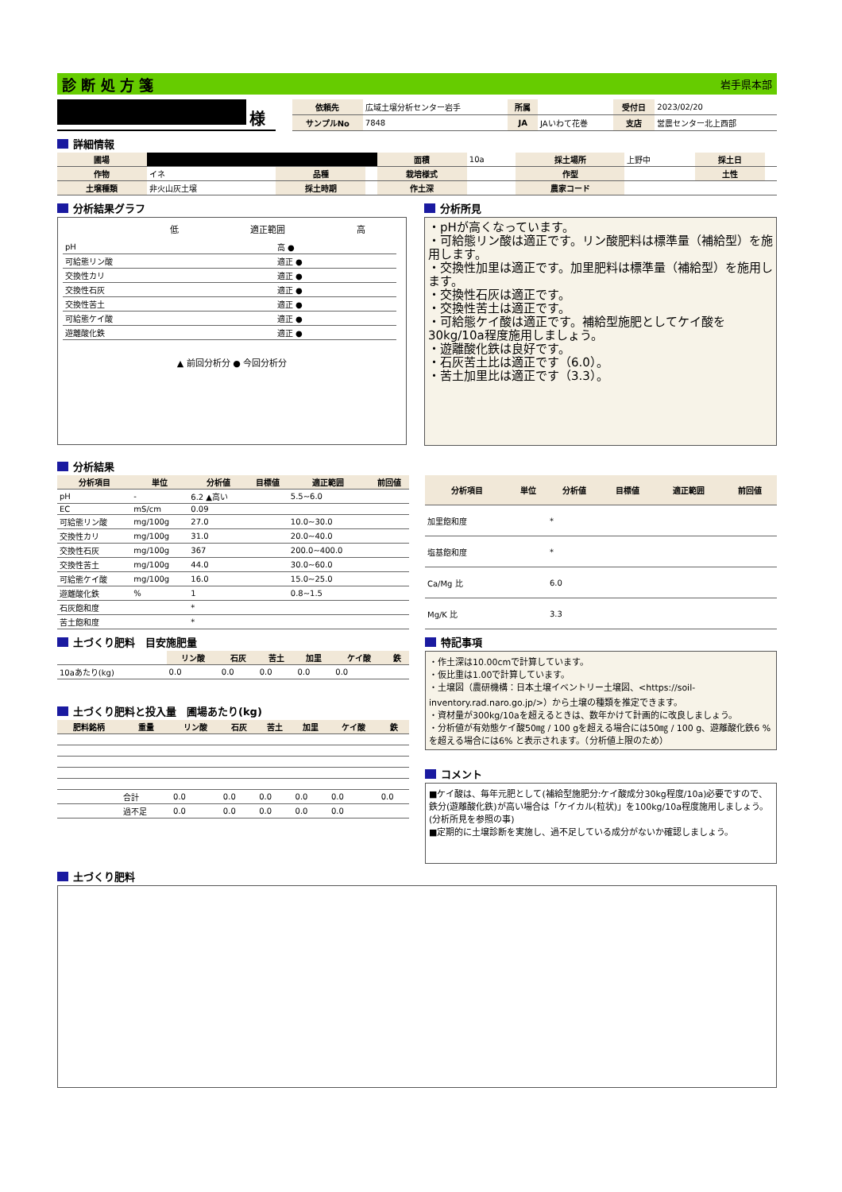診 断 処 方 箋 岩手県本部
様
| 依頼先 | 広域土壌分析センター岩手 | 所属 | | 受付日 | 2023/02/20 |
| サンプルNo | 7848 | JA | JAいわて花巻 | 支店 | 営農センター北上西部 |
詳細情報
| 圃場 | | | | 面積 | 10a | 採土場所 | 上野中 | 採土日 | |
| 作物 | イネ | 品種 | | 栽培様式 | | 作型 | | 土性 | |
| 土壌種類 | 非火山灰土壌 | 採土時期 | | 作土深 | | 農家コード | | | |
分析結果グラフ
低 適正範囲 高
| pH | 高 ● |
| 可給態リン酸 | 適正 ● |
| 交換性カリ | 適正 ● |
| 交換性石灰 | 適正 ● |
| 交換性苦土 | 適正 ● |
| 可給態ケイ酸 | 適正 ● |
| 遊離酸化鉄 | 適正 ● |
▲ 前回分析分 ● 今回分析分
分析所見
・pHが高くなっています。
・可給態リン酸は適正です。リン酸肥料は標準量（補給型）を施用します。
・交換性加里は適正です。加里肥料は標準量（補給型）を施用します。
・交換性石灰は適正です。
・交換性苦土は適正です。
・可給態ケイ酸は適正です。補給型施肥としてケイ酸を30kg/10a程度施用しましょう。
・遊離酸化鉄は良好です。
・石灰苦土比は適正です（6.0）。
・苦土加里比は適正です（3.3）。
分析結果
| 分析項目 | 単位 | 分析値 | 目標値 | 適正範囲 | 前回値 |
| --- | --- | --- | --- | --- | --- |
| pH | - | 6.2 ▲高い | | 5.5~6.0 | |
| EC | mS/cm | 0.09 | | | |
| 可給態リン酸 | mg/100g | 27.0 | | 10.0~30.0 | |
| 交換性カリ | mg/100g | 31.0 | | 20.0~40.0 | |
| 交換性石灰 | mg/100g | 367 | | 200.0~400.0 | |
| 交換性苦土 | mg/100g | 44.0 | | 30.0~60.0 | |
| 可給態ケイ酸 | mg/100g | 16.0 | | 15.0~25.0 | |
| 遊離酸化鉄 | % | 1 | | 0.8~1.5 | |
| 石灰飽和度 | | * | | | |
| 苦土飽和度 | | * | | | |
| 分析項目 | 単位 | 分析値 | 目標値 | 適正範囲 | 前回値 |
| --- | --- | --- | --- | --- | --- |
| 加里飽和度 | | * | | | |
| 塩基飽和度 | | * | | | |
| Ca/Mg 比 | | 6.0 | | | |
| Mg/K 比 | | 3.3 | | | |
土づくり肥料　目安施肥量
| | リン酸 | 石灰 | 苦土 | 加里 | ケイ酸 | 鉄 |
| 10aあたり(kg) | 0.0 | 0.0 | 0.0 | 0.0 | 0.0 | |
土づくり肥料と投入量　圃場あたり(kg)
| 肥料銘柄 | 重量 | リン酸 | 石灰 | 苦土 | 加里 | ケイ酸 | 鉄 |
| --- | --- | --- | --- | --- | --- | --- | --- |
| | 合計 | 0.0 | 0.0 | 0.0 | 0.0 | 0.0 | 0.0 |
| | 過不足 | 0.0 | 0.0 | 0.0 | 0.0 | 0.0 | |
特記事項
・作土深は10.00cmで計算しています。
・仮比重は1.00で計算しています。
・土壌図（農研機構：日本土壌イベントリー土壌図、<https://soil-inventory.rad.naro.go.jp/>）から土壌の種類を推定できます。
・資材量が300kg/10aを超えるときは、数年かけて計画的に改良しましょう。
・分析値が有効態ケイ酸50㎎ / 100 gを超える場合には50㎎ / 100 g、遊離酸化鉄6 % を超える場合には6% と表示されます。（分析値上限のため）
コメント
■ケイ酸は、毎年元肥として(補給型施肥分:ケイ酸成分30kg程度/10a)必要ですので、鉄分(遊離酸化鉄)が高い場合は「ケイカル(粒状)」を100kg/10a程度施用しましょう。(分析所見を参照の事)
■定期的に土壌診断を実施し、過不足している成分がないか確認しましょう。
土づくり肥料